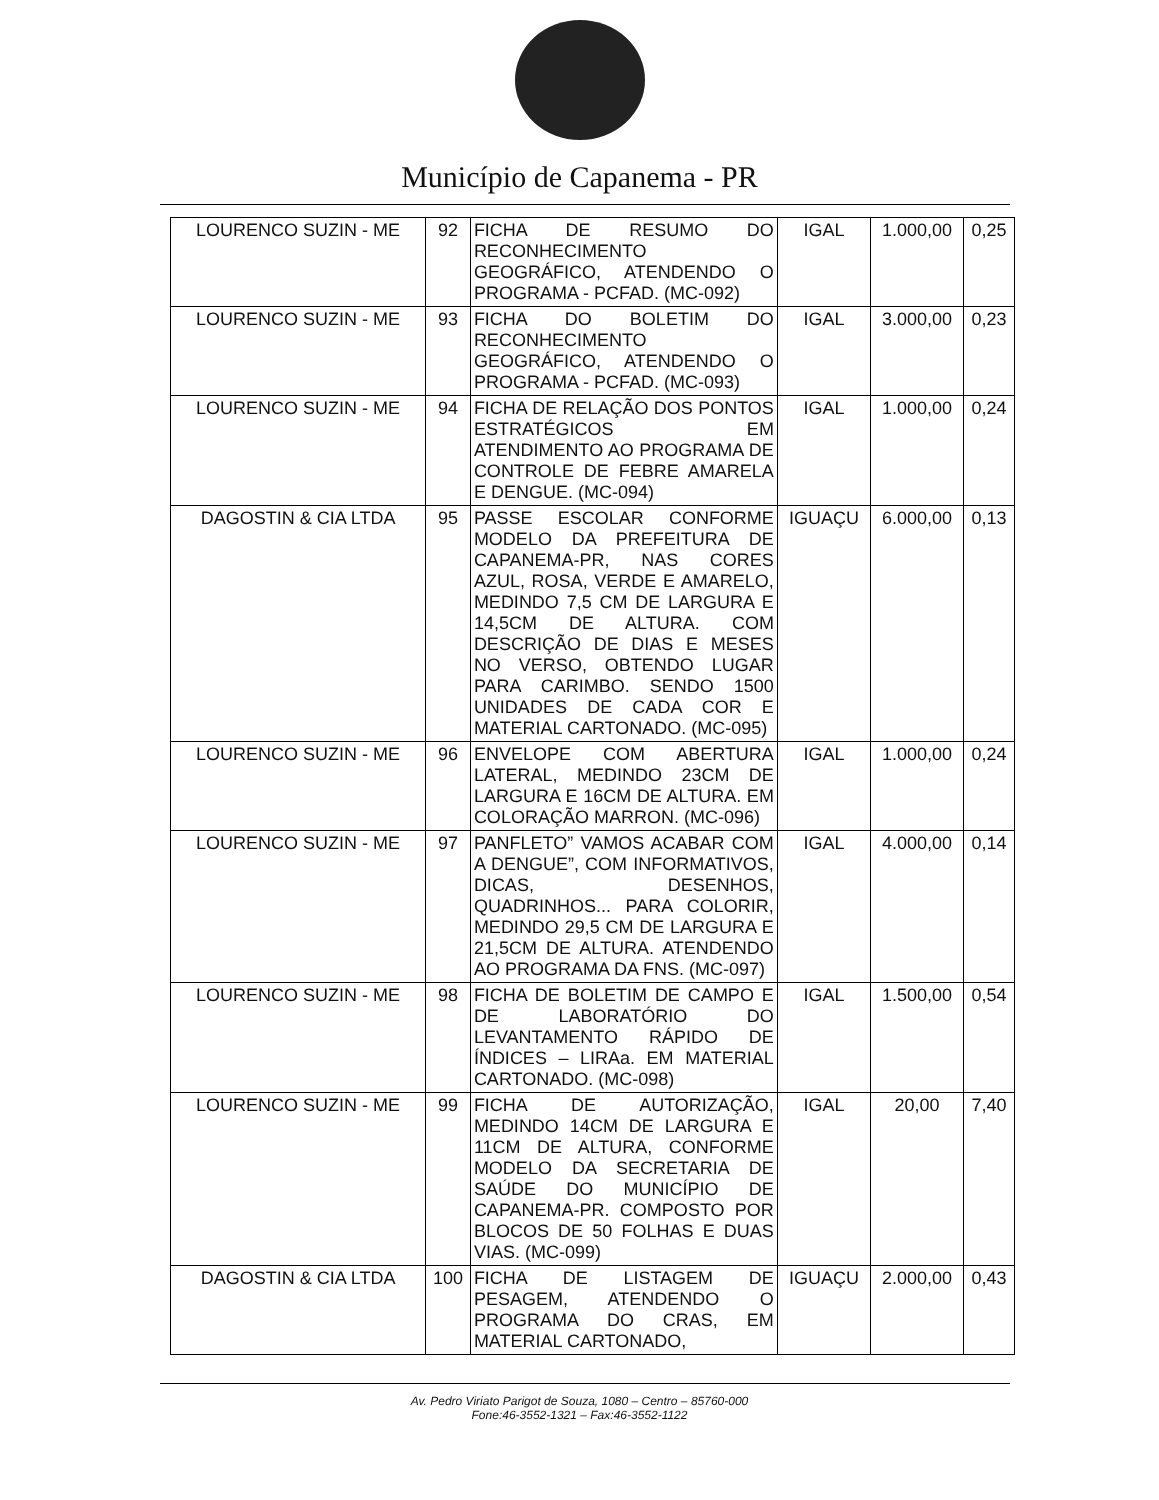Município de Capanema - PR
| LOURENCO SUZIN - ME | 92 | FICHA DE RESUMO DO RECONHECIMENTO GEOGRÁFICO, ATENDENDO O PROGRAMA - PCFAD. (MC-092) | IGAL | 1.000,00 | 0,25 |
| LOURENCO SUZIN - ME | 93 | FICHA DO BOLETIM DO RECONHECIMENTO GEOGRÁFICO, ATENDENDO O PROGRAMA - PCFAD. (MC-093) | IGAL | 3.000,00 | 0,23 |
| LOURENCO SUZIN - ME | 94 | FICHA DE RELAÇÃO DOS PONTOS ESTRATÉGICOS EM ATENDIMENTO AO PROGRAMA DE CONTROLE DE FEBRE AMARELA E DENGUE. (MC-094) | IGAL | 1.000,00 | 0,24 |
| DAGOSTIN & CIA LTDA | 95 | PASSE ESCOLAR CONFORME MODELO DA PREFEITURA DE CAPANEMA-PR, NAS CORES AZUL, ROSA, VERDE E AMARELO, MEDINDO 7,5 CM DE LARGURA E 14,5CM DE ALTURA. COM DESCRIÇÃO DE DIAS E MESES NO VERSO, OBTENDO LUGAR PARA CARIMBO. SENDO 1500 UNIDADES DE CADA COR E MATERIAL CARTONADO. (MC-095) | IGUAÇU | 6.000,00 | 0,13 |
| LOURENCO SUZIN - ME | 96 | ENVELOPE COM ABERTURA LATERAL, MEDINDO 23CM DE LARGURA E 16CM DE ALTURA. EM COLORAÇÃO MARRON. (MC-096) | IGAL | 1.000,00 | 0,24 |
| LOURENCO SUZIN - ME | 97 | PANFLETO” VAMOS ACABAR COM A DENGUE”, COM INFORMATIVOS, DICAS, DESENHOS, QUADRINHOS... PARA COLORIR, MEDINDO 29,5 CM DE LARGURA E 21,5CM DE ALTURA. ATENDENDO AO PROGRAMA DA FNS. (MC-097) | IGAL | 4.000,00 | 0,14 |
| LOURENCO SUZIN - ME | 98 | FICHA DE BOLETIM DE CAMPO E DE LABORATÓRIO DO LEVANTAMENTO RÁPIDO DE ÍNDICES – LIRAa. EM MATERIAL CARTONADO. (MC-098) | IGAL | 1.500,00 | 0,54 |
| LOURENCO SUZIN - ME | 99 | FICHA DE AUTORIZAÇÃO, MEDINDO 14CM DE LARGURA E 11CM DE ALTURA, CONFORME MODELO DA SECRETARIA DE SAÚDE DO MUNICÍPIO DE CAPANEMA-PR. COMPOSTO POR BLOCOS DE 50 FOLHAS E DUAS VIAS. (MC-099) | IGAL | 20,00 | 7,40 |
| DAGOSTIN & CIA LTDA | 100 | FICHA DE LISTAGEM DE PESAGEM, ATENDENDO O PROGRAMA DO CRAS, EM MATERIAL CARTONADO, | IGUAÇU | 2.000,00 | 0,43 |
Av. Pedro Viriato Parigot de Souza, 1080 – Centro – 85760-000
Fone:46-3552-1321 – Fax:46-3552-1122